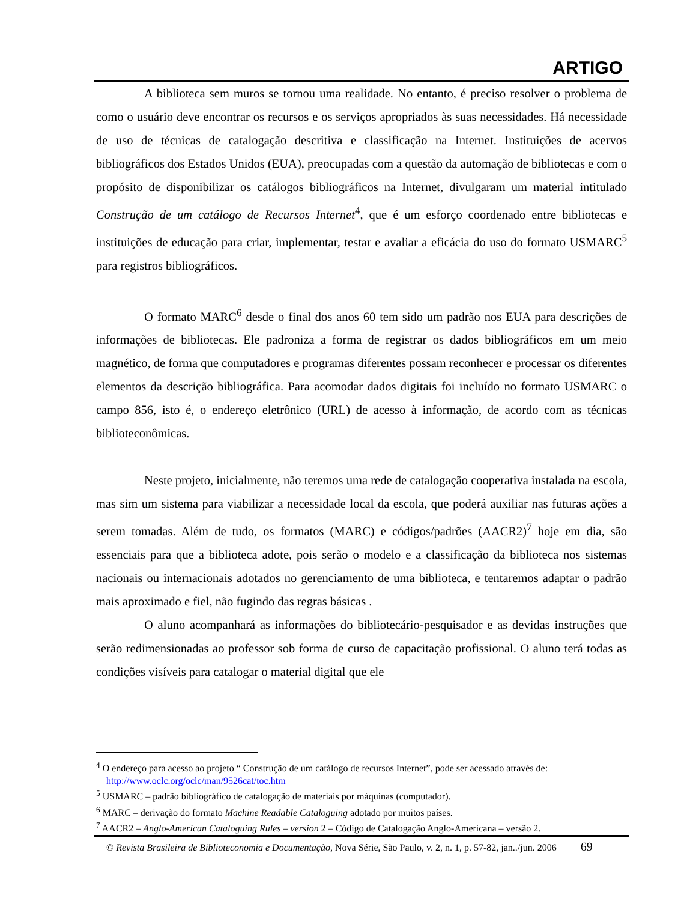ARTIGO
A biblioteca sem muros se tornou uma realidade. No entanto, é preciso resolver o problema de como o usuário deve encontrar os recursos e os serviços apropriados às suas necessidades. Há necessidade de uso de técnicas de catalogação descritiva e classificação na Internet. Instituições de acervos bibliográficos dos Estados Unidos (EUA), preocupadas com a questão da automação de bibliotecas e com o propósito de disponibilizar os catálogos bibliográficos na Internet, divulgaram um material intitulado Construção de um catálogo de Recursos Internet<sup>4</sup>, que é um esforço coordenado entre bibliotecas e instituições de educação para criar, implementar, testar e avaliar a eficácia do uso do formato USMARC<sup>5</sup> para registros bibliográficos.
O formato MARC<sup>6</sup> desde o final dos anos 60 tem sido um padrão nos EUA para descrições de informações de bibliotecas. Ele padroniza a forma de registrar os dados bibliográficos em um meio magnético, de forma que computadores e programas diferentes possam reconhecer e processar os diferentes elementos da descrição bibliográfica. Para acomodar dados digitais foi incluído no formato USMARC o campo 856, isto é, o endereço eletrônico (URL) de acesso à informação, de acordo com as técnicas biblioteconômicas.
Neste projeto, inicialmente, não teremos uma rede de catalogação cooperativa instalada na escola, mas sim um sistema para viabilizar a necessidade local da escola, que poderá auxiliar nas futuras ações a serem tomadas. Além de tudo, os formatos (MARC) e códigos/padrões (AACR2)<sup>7</sup> hoje em dia, são essenciais para que a biblioteca adote, pois serão o modelo e a classificação da biblioteca nos sistemas nacionais ou internacionais adotados no gerenciamento de uma biblioteca, e tentaremos adaptar o padrão mais aproximado e fiel, não fugindo das regras básicas .
O aluno acompanhará as informações do bibliotecário-pesquisador e as devidas instruções que serão redimensionadas ao professor sob forma de curso de capacitação profissional. O aluno terá todas as condições visíveis para catalogar o material digital que ele
<sup>4</sup> O endereço para acesso ao projeto “ Construção de um catálogo de recursos Internet”, pode ser acessado através de:
http://www.oclc.org/oclc/man/9526cat/toc.htm
<sup>5</sup> USMARC – padrão bibliográfico de catalogação de materiais por máquinas (computador).
<sup>6</sup> MARC – derivação do formato Machine Readable Cataloguing adotado por muitos países.
<sup>7</sup> AACR2 – Anglo-American Cataloguing Rules – version 2 – Código de Catalogação Anglo-Americana – versão 2.
© Revista Brasileira de Biblioteconomia e Documentação, Nova Série, São Paulo, v. 2, n. 1, p. 57-82, jan../jun. 2006 69